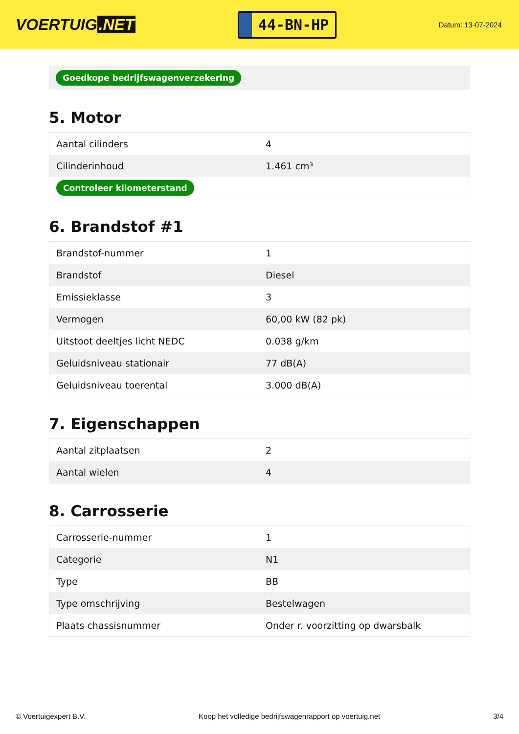VOERTUIG.NET
44-BN-HP
Datum: 13-07-2024
Goedkope bedrijfswagenverzekering
5. Motor
| Aantal cilinders | 4 |
| Cilinderinhoud | 1.461 cm³ |
| Controleer kilometerstand | |
6. Brandstof #1
| Brandstof-nummer | 1 |
| Brandstof | Diesel |
| Emissieklasse | 3 |
| Vermogen | 60,00 kW (82 pk) |
| Uitstoot deeltjes licht NEDC | 0.038 g/km |
| Geluidsniveau stationair | 77 dB(A) |
| Geluidsniveau toerental | 3.000 dB(A) |
7. Eigenschappen
| Aantal zitplaatsen | 2 |
| Aantal wielen | 4 |
8. Carrosserie
| Carrosserie-nummer | 1 |
| Categorie | N1 |
| Type | BB |
| Type omschrijving | Bestelwagen |
| Plaats chassisnummer | Onder r. voorzitting op dwarsbalk |
© Voertuigexpert B.V. Koop het volledige bedrijfswagenrapport op voertuig.net 3/4